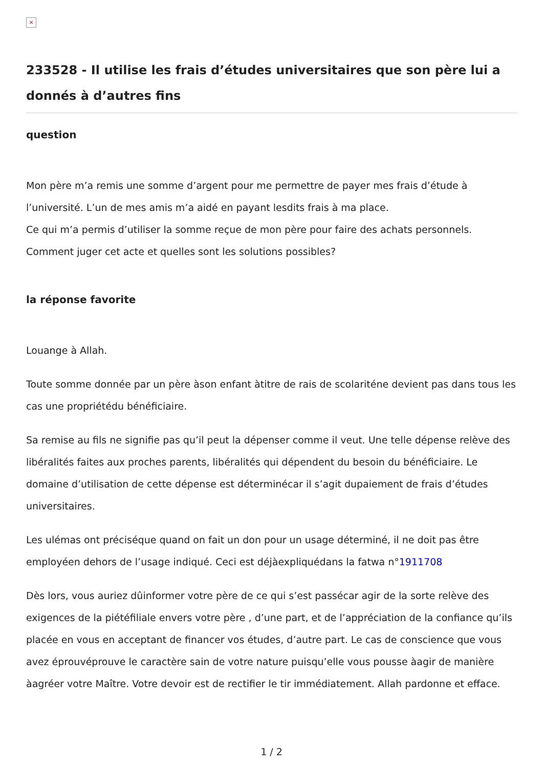×
233528 - Il utilise les frais d’études universitaires que son père lui a donnés à d’autres fins
question
Mon père m’a remis une somme d’argent pour me permettre de payer mes frais d’étude à l’université. L’un de mes amis m’a aidé en payant lesdits frais à ma place.
Ce qui m’a permis d’utiliser la somme reçue de mon père pour faire des achats personnels.
Comment juger cet acte et quelles sont les solutions possibles?
la réponse favorite
Louange à Allah.
Toute somme donnée par un père àson enfant àtitre de rais de scolariténe devient pas dans tous les cas une propriétédu bénéficiaire.
Sa remise au fils ne signifie pas qu’il peut la dépenser comme il veut. Une telle dépense relève des libéralités faites aux proches parents, libéralités qui dépendent du besoin du bénéficiaire. Le domaine d’utilisation de cette dépense est déterminécar il s’agit dupaiement de frais d’études universitaires.
Les ulémas ont préciséque quand on fait un don pour un usage déterminé, il ne doit pas être employéen dehors de l’usage indiqué. Ceci est déjàexpliquédans la fatwa n°1911708
Dès lors, vous auriez dûinformer votre père de ce qui s’est passécar agir de la sorte relève des exigences de la piétéfiliale envers votre père , d’une part, et de l’appréciation de la confiance qu’ils placée en vous en acceptant de financer vos études, d’autre part. Le cas de conscience que vous avez éprouvéprouve le caractère sain de votre nature puisqu’elle vous pousse àagir de manière àagréer votre Maître. Votre devoir est de rectifier le tir immédiatement. Allah pardonne et efface.
1 / 2